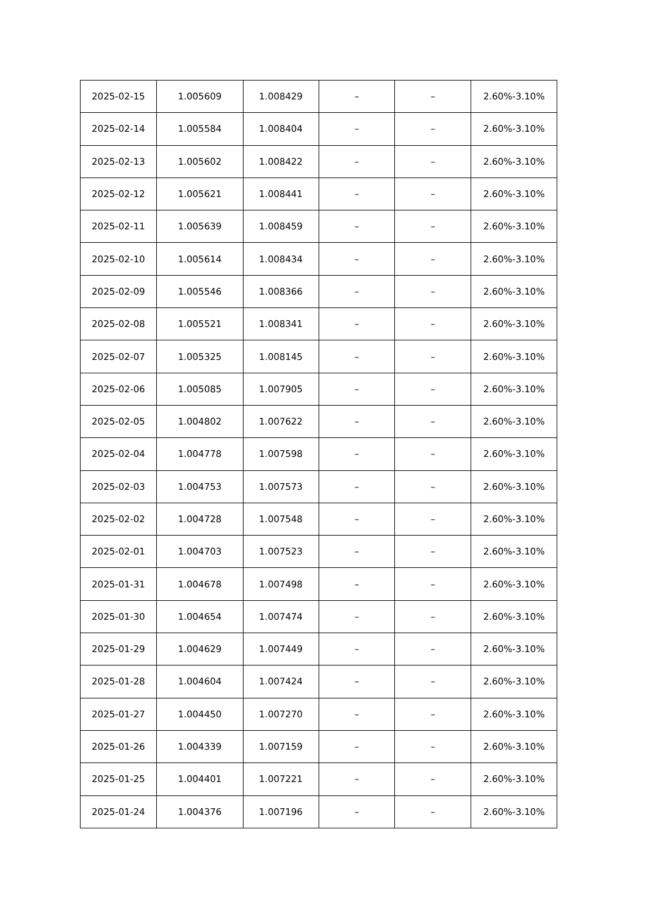| 2025-02-15 | 1.005609 | 1.008429 | – | – | 2.60%-3.10% |
| 2025-02-14 | 1.005584 | 1.008404 | – | – | 2.60%-3.10% |
| 2025-02-13 | 1.005602 | 1.008422 | – | – | 2.60%-3.10% |
| 2025-02-12 | 1.005621 | 1.008441 | – | – | 2.60%-3.10% |
| 2025-02-11 | 1.005639 | 1.008459 | – | – | 2.60%-3.10% |
| 2025-02-10 | 1.005614 | 1.008434 | – | – | 2.60%-3.10% |
| 2025-02-09 | 1.005546 | 1.008366 | – | – | 2.60%-3.10% |
| 2025-02-08 | 1.005521 | 1.008341 | – | – | 2.60%-3.10% |
| 2025-02-07 | 1.005325 | 1.008145 | – | – | 2.60%-3.10% |
| 2025-02-06 | 1.005085 | 1.007905 | – | – | 2.60%-3.10% |
| 2025-02-05 | 1.004802 | 1.007622 | – | – | 2.60%-3.10% |
| 2025-02-04 | 1.004778 | 1.007598 | – | – | 2.60%-3.10% |
| 2025-02-03 | 1.004753 | 1.007573 | – | – | 2.60%-3.10% |
| 2025-02-02 | 1.004728 | 1.007548 | – | – | 2.60%-3.10% |
| 2025-02-01 | 1.004703 | 1.007523 | – | – | 2.60%-3.10% |
| 2025-01-31 | 1.004678 | 1.007498 | – | – | 2.60%-3.10% |
| 2025-01-30 | 1.004654 | 1.007474 | – | – | 2.60%-3.10% |
| 2025-01-29 | 1.004629 | 1.007449 | – | – | 2.60%-3.10% |
| 2025-01-28 | 1.004604 | 1.007424 | – | – | 2.60%-3.10% |
| 2025-01-27 | 1.004450 | 1.007270 | – | – | 2.60%-3.10% |
| 2025-01-26 | 1.004339 | 1.007159 | – | – | 2.60%-3.10% |
| 2025-01-25 | 1.004401 | 1.007221 | – | – | 2.60%-3.10% |
| 2025-01-24 | 1.004376 | 1.007196 | – | – | 2.60%-3.10% |